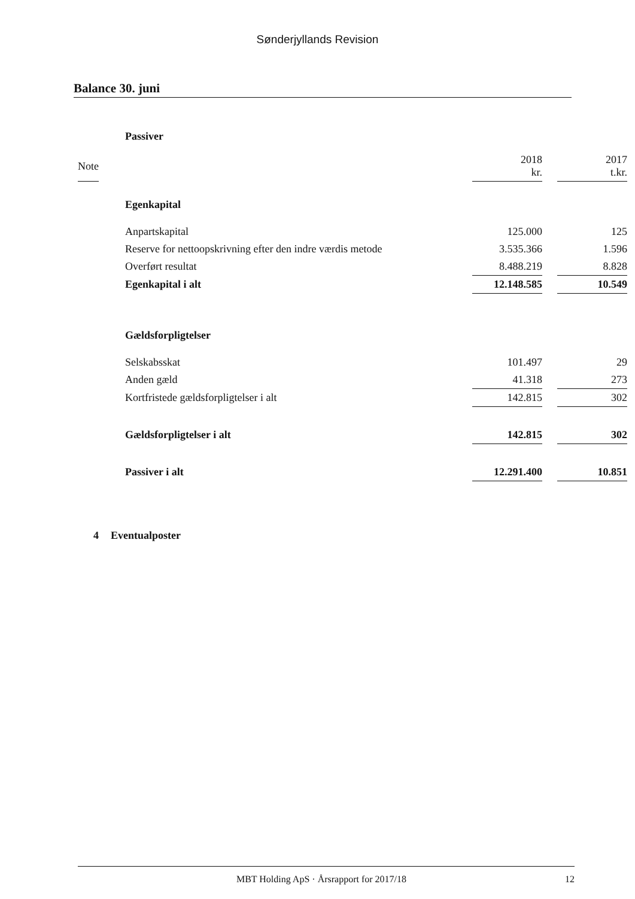Sønderjyllands Revision
Balance 30. juni
| | Passiver | | | |
| Note | | 2018 kr. | | 2017 t.kr. |
| | Egenkapital | | | |
| | Anpartskapital | 125.000 | | 125 |
| | Reserve for nettoopskrivning efter den indre værdis metode | 3.535.366 | | 1.596 |
| | Overført resultat | 8.488.219 | | 8.828 |
| | Egenkapital i alt | 12.148.585 | | 10.549 |
| | Gældsforpligtelser | | | |
| | Selskabsskat | 101.497 | | 29 |
| | Anden gæld | 41.318 | | 273 |
| | Kortfristede gældsforpligtelser i alt | 142.815 | | 302 |
| | Gældsforpligtelser i alt | 142.815 | | 302 |
| | Passiver i alt | 12.291.400 | | 10.851 |
| 4 | Eventualposter | | | |
MBT Holding ApS · Årsrapport for 2017/18 12